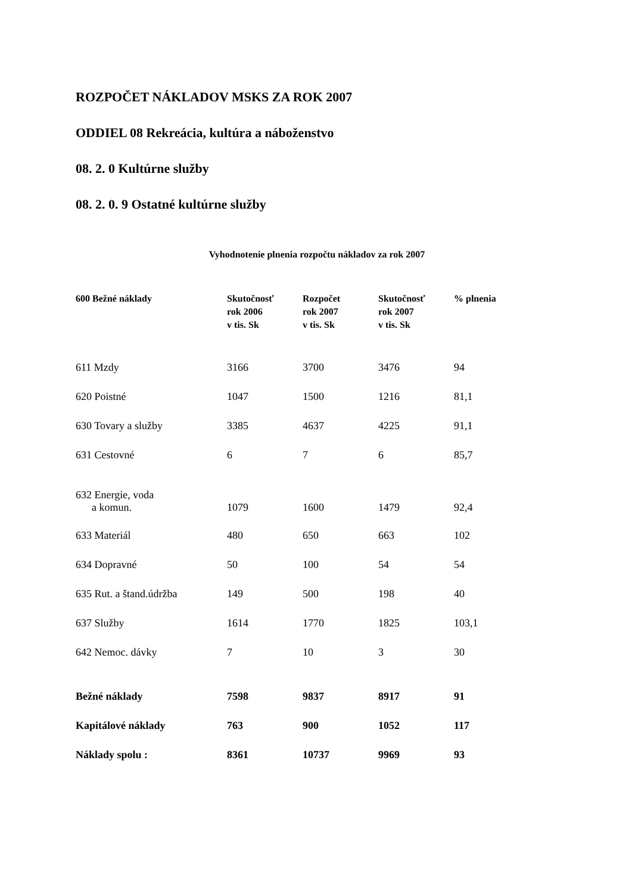ROZPOČET NÁKLADOV MSKS ZA ROK 2007
ODDIEL 08 Rekreácia, kultúra a náboženstvo
08. 2. 0 Kultúrne služby
08. 2. 0. 9 Ostatné kultúrne služby
Vyhodnotenie plnenia rozpočtu nákladov za rok 2007
| 600 Bežné náklady | Skutočnosť rok 2006 v tis. Sk | Rozpočet rok 2007 v tis. Sk | Skutočnosť rok 2007 v tis. Sk | % plnenia |
| --- | --- | --- | --- | --- |
| 611 Mzdy | 3166 | 3700 | 3476 | 94 |
| 620 Poistné | 1047 | 1500 | 1216 | 81,1 |
| 630 Tovary a služby | 3385 | 4637 | 4225 | 91,1 |
| 631 Cestovné | 6 | 7 | 6 | 85,7 |
| 632 Energie, voda a komun. | 1079 | 1600 | 1479 | 92,4 |
| 633 Materiál | 480 | 650 | 663 | 102 |
| 634 Dopravné | 50 | 100 | 54 | 54 |
| 635 Rut. a štand.údržba | 149 | 500 | 198 | 40 |
| 637 Služby | 1614 | 1770 | 1825 | 103,1 |
| 642 Nemoc. dávky | 7 | 10 | 3 | 30 |
| Bežné náklady | 7598 | 9837 | 8917 | 91 |
| Kapitálové náklady | 763 | 900 | 1052 | 117 |
| Náklady spolu : | 8361 | 10737 | 9969 | 93 |